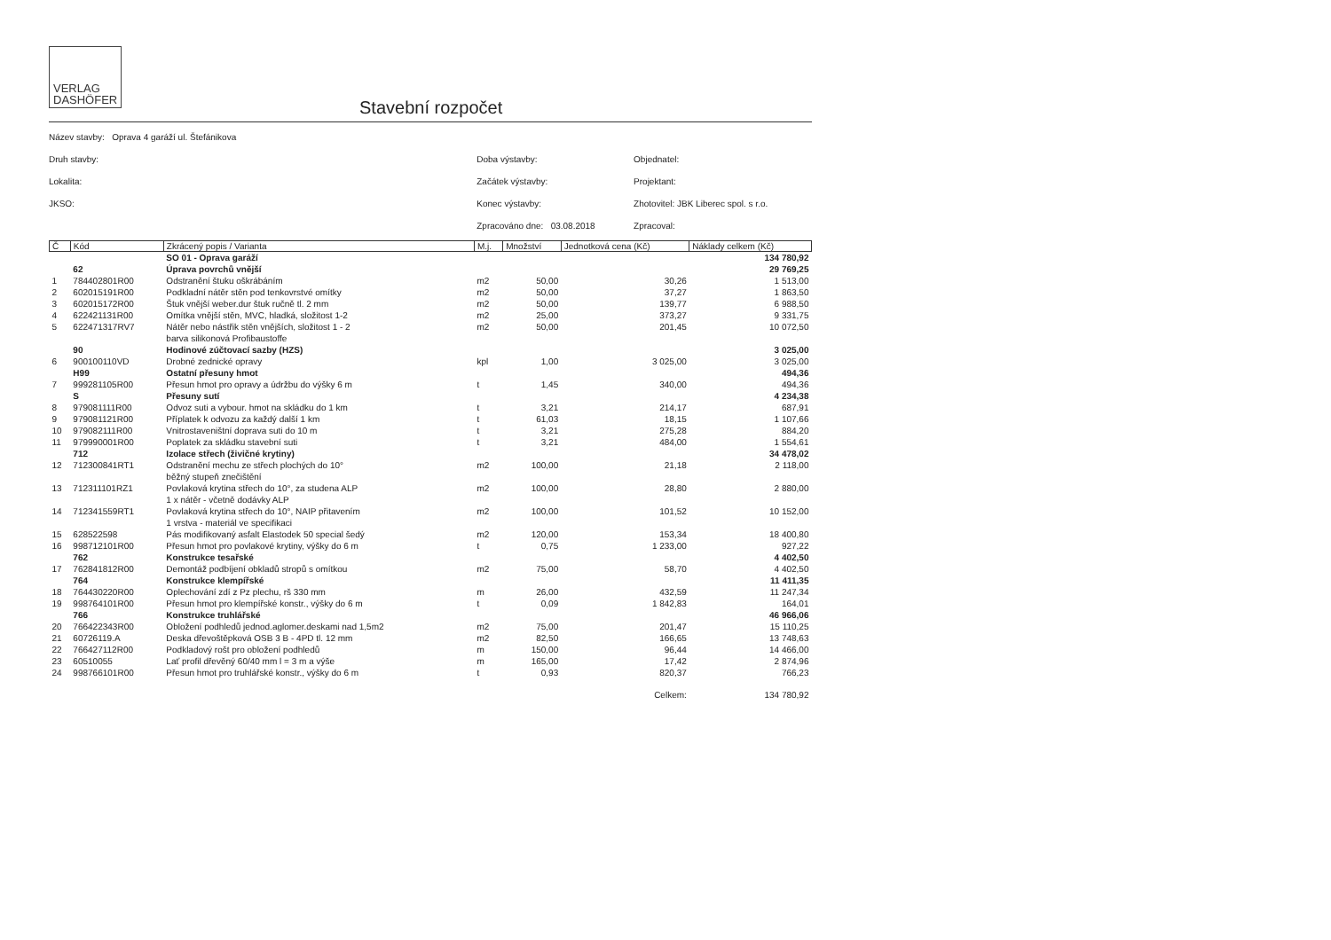VERLAG
DASHÖFER
Stavební rozpočet
Název stavby: Oprava 4 garáží ul. Štefánikova
Druh stavby:
Lokalita:
JKSO:
Doba výstavby:
Začátek výstavby:
Konec výstavby:
Zpracováno dne: 03.08.2018
Objednatel:
Projektant:
Zhotovitel: JBK Liberec spol. s r.o.
Zpracoval:
| Č | Kód | Zkrácený popis / Varianta | M.j. | Množství | Jednotková cena (Kč) | Náklady celkem (Kč) |
| --- | --- | --- | --- | --- | --- | --- |
| | | SO 01 - Oprava garáží | | | | 134 780,92 |
| | 62 | Úprava povrchů vnější | | | | 29 769,25 |
| 1 | 784402801R00 | Odstranění štuku oškrábáním | m2 | 50,00 | 30,26 | 1 513,00 |
| 2 | 602015191R00 | Podkladní nátěr stěn pod tenkovrstvé omítky | m2 | 50,00 | 37,27 | 1 863,50 |
| 3 | 602015172R00 | Štuk vnější weber.dur štuk ručně tl. 2 mm | m2 | 50,00 | 139,77 | 6 988,50 |
| 4 | 622421131R00 | Omítka vnější stěn, MVC, hladká, složitost 1-2 | m2 | 25,00 | 373,27 | 9 331,75 |
| 5 | 622471317RV7 | Nátěr nebo nástřik stěn vnějších, složitost 1 - 2 barva silikonová Profibaustoffe | m2 | 50,00 | 201,45 | 10 072,50 |
| | 90 | Hodinové zúčtovací sazby (HZS) | | | | 3 025,00 |
| 6 | 900100110VD | Drobné zednické opravy | kpl | 1,00 | 3 025,00 | 3 025,00 |
| | H99 | Ostatní přesuny hmot | | | | 494,36 |
| 7 | 999281105R00 | Přesun hmot pro opravy a údržbu do výšky 6 m | t | 1,45 | 340,00 | 494,36 |
| | S | Přesuny sutí | | | | 4 234,38 |
| 8 | 979081111R00 | Odvoz suti a vybour. hmot na skládku do 1 km | t | 3,21 | 214,17 | 687,91 |
| 9 | 979081121R00 | Příplatek k odvozu za každý další 1 km | t | 61,03 | 18,15 | 1 107,66 |
| 10 | 979082111R00 | Vnitrostaveništní doprava suti do 10 m | t | 3,21 | 275,28 | 884,20 |
| 11 | 979990001R00 | Poplatek za skládku stavební suti | t | 3,21 | 484,00 | 1 554,61 |
| | 712 | Izolace střech (živičné krytiny) | | | | 34 478,02 |
| 12 | 712300841RT1 | Odstranění mechu ze střech plochých do 10° běžný stupeň znečištění | m2 | 100,00 | 21,18 | 2 118,00 |
| 13 | 712311101RZ1 | Povlaková krytina střech do 10°, za studena ALP 1 x nátěr - včetně dodávky ALP | m2 | 100,00 | 28,80 | 2 880,00 |
| 14 | 712341559RT1 | Povlaková krytina střech do 10°, NAIP přitavením 1 vrstva - materiál ve specifikaci | m2 | 100,00 | 101,52 | 10 152,00 |
| 15 | 628522598 | Pás modifikovaný asfalt Elastodek 50 special šedý | m2 | 120,00 | 153,34 | 18 400,80 |
| 16 | 998712101R00 | Přesun hmot pro povlakové krytiny, výšky do 6 m | t | 0,75 | 1 233,00 | 927,22 |
| | 762 | Konstrukce tesařské | | | | 4 402,50 |
| 17 | 762841812R00 | Demontáž podbíjení obkladů stropů s omítkou | m2 | 75,00 | 58,70 | 4 402,50 |
| | 764 | Konstrukce klempířské | | | | 11 411,35 |
| 18 | 764430220R00 | Oplechování zdí z Pz plechu, rš 330 mm | m | 26,00 | 432,59 | 11 247,34 |
| 19 | 998764101R00 | Přesun hmot pro klempířské konstr., výšky do 6 m | t | 0,09 | 1 842,83 | 164,01 |
| | 766 | Konstrukce truhlářské | | | | 46 966,06 |
| 20 | 766422343R00 | Obložení podhledů jednod.aglomer.deskami nad 1,5m2 | m2 | 75,00 | 201,47 | 15 110,25 |
| 21 | 60726119.A | Deska dřevoštěpková OSB 3 B - 4PD tl. 12 mm | m2 | 82,50 | 166,65 | 13 748,63 |
| 22 | 766427112R00 | Podkladový rošt pro obložení podhledů | m | 150,00 | 96,44 | 14 466,00 |
| 23 | 60510055 | Lať profil dřevěný 60/40 mm l = 3 m a výše | m | 165,00 | 17,42 | 2 874,96 |
| 24 | 998766101R00 | Přesun hmot pro truhlářské konstr., výšky do 6 m | t | 0,93 | 820,37 | 766,23 |
| | | | | | Celkem: | 134 780,92 |